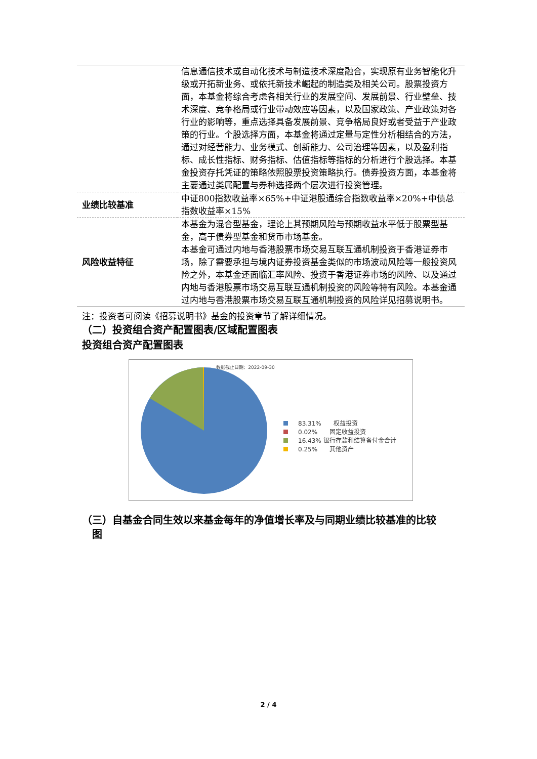| | 信息通信技术或自动化技术与制造技术深度融合，实现原有业务智能化升级或开拓新业务、或依托新技术崛起的制造类及相关公司。股票投资方面，本基金将综合考虑各相关行业的发展空间、发展前景、行业壁垒、技术深度、竞争格局或行业带动效应等因素，以及国家政策、产业政策对各行业的影响等，重点选择具备发展前景、竞争格局良好或者受益于产业政策的行业。个股选择方面，本基金将通过定量与定性分析相结合的方法，通过对经营能力、业务模式、创新能力、公司治理等因素，以及盈利指标、成长性指标、财务指标、估值指标等指标的分析进行个股选择。本基金投资存托凭证的策略依照股票投资策略执行。债券投资方面，本基金将主要通过类属配置与券种选择两个层次进行投资管理。 |
| 业绩比较基准 | 中证800指数收益率×65%+中证港股通综合指数收益率×20%+中债总指数收益率×15% |
| 风险收益特征 | 本基金为混合型基金，理论上其预期风险与预期收益水平低于股票型基金，高于债券型基金和货币市场基金。 本基金可通过内地与香港股票市场交易互联互通机制投资于香港证券市场，除了需要承担与境内证券投资基金类似的市场波动风险等一般投资风险之外，本基金还面临汇率风险、投资于香港证券市场的风险、以及通过内地与香港股票市场交易互联互通机制投资的风险等特有风险。本基金通过内地与香港股票市场交易互联互通机制投资的风险详见招募说明书。 |
注：投资者可阅读《招募说明书》基金的投资章节了解详细情况。
（二）投资组合资产配置图表/区域配置图表
投资组合资产配置图表
数据截止日期：2022-09-30
83.31%　　权益投资
0.02%　　固定收益投资
16.43% 银行存款和结算备付金合计
0.25%　　其他资产
（三）自基金合同生效以来基金每年的净值增长率及与同期业绩比较基准的比较
　图
2 / 4